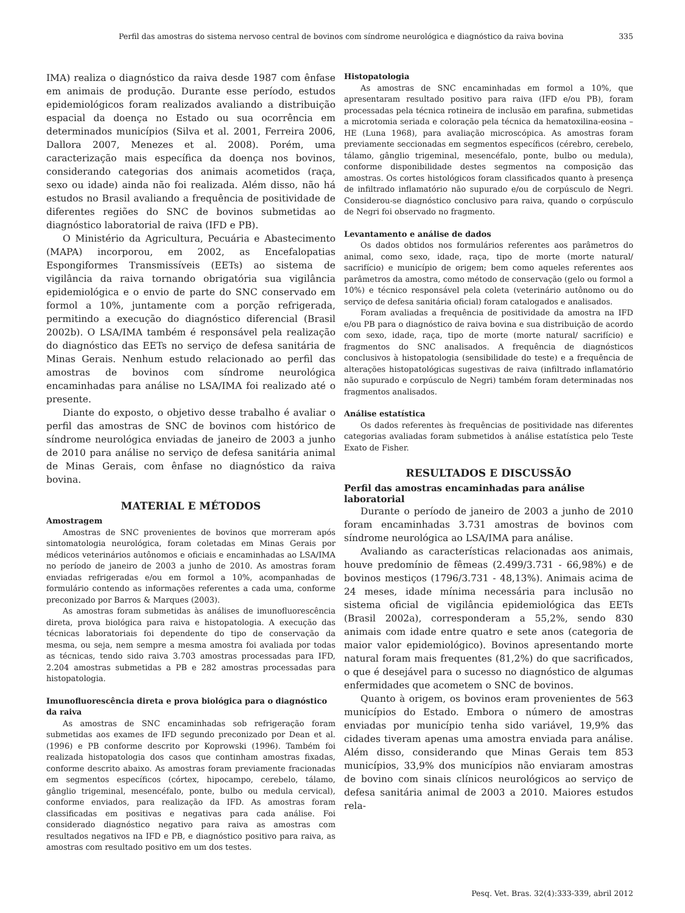Perfil das amostras do sistema nervoso central de bovinos com síndrome neurológica e diagnóstico da raiva bovina 335
IMA) realiza o diagnóstico da raiva desde 1987 com ênfase em animais de produção. Durante esse período, estudos epidemiológicos foram realizados avaliando a distribuição espacial da doença no Estado ou sua ocorrência em determinados municípios (Silva et al. 2001, Ferreira 2006, Dallora 2007, Menezes et al. 2008). Porém, uma caracterização mais específica da doença nos bovinos, considerando categorias dos animais acometidos (raça, sexo ou idade) ainda não foi realizada. Além disso, não há estudos no Brasil avaliando a frequência de positividade de diferentes regiões do SNC de bovinos submetidas ao diagnóstico laboratorial de raiva (IFD e PB).
O Ministério da Agricultura, Pecuária e Abastecimento (MAPA) incorporou, em 2002, as Encefalopatias Espongiformes Transmissíveis (EETs) ao sistema de vigilância da raiva tornando obrigatória sua vigilância epidemiológica e o envio de parte do SNC conservado em formol a 10%, juntamente com a porção refrigerada, permitindo a execução do diagnóstico diferencial (Brasil 2002b). O LSA/IMA também é responsável pela realização do diagnóstico das EETs no serviço de defesa sanitária de Minas Gerais. Nenhum estudo relacionado ao perfil das amostras de bovinos com síndrome neurológica encaminhadas para análise no LSA/IMA foi realizado até o presente.
Diante do exposto, o objetivo desse trabalho é avaliar o perfil das amostras de SNC de bovinos com histórico de síndrome neurológica enviadas de janeiro de 2003 a junho de 2010 para análise no serviço de defesa sanitária animal de Minas Gerais, com ênfase no diagnóstico da raiva bovina.
MATERIAL E MÉTODOS
Amostragem
Amostras de SNC provenientes de bovinos que morreram após sintomatologia neurológica, foram coletadas em Minas Gerais por médicos veterinários autônomos e oficiais e encaminhadas ao LSA/IMA no período de janeiro de 2003 a junho de 2010. As amostras foram enviadas refrigeradas e/ou em formol a 10%, acompanhadas de formulário contendo as informações referentes a cada uma, conforme preconizado por Barros & Marques (2003).
As amostras foram submetidas às análises de imunofluorescência direta, prova biológica para raiva e histopatologia. A execução das técnicas laboratoriais foi dependente do tipo de conservação da mesma, ou seja, nem sempre a mesma amostra foi avaliada por todas as técnicas, tendo sido raiva 3.703 amostras processadas para IFD, 2.204 amostras submetidas a PB e 282 amostras processadas para histopatologia.
Imunofluorescência direta e prova biológica para o diagnóstico da raiva
As amostras de SNC encaminhadas sob refrigeração foram submetidas aos exames de IFD segundo preconizado por Dean et al. (1996) e PB conforme descrito por Koprowski (1996). Também foi realizada histopatologia dos casos que continham amostras fixadas, conforme descrito abaixo. As amostras foram previamente fracionadas em segmentos específicos (córtex, hipocampo, cerebelo, tálamo, gânglio trigeminal, mesencéfalo, ponte, bulbo ou medula cervical), conforme enviados, para realização da IFD. As amostras foram classificadas em positivas e negativas para cada análise. Foi considerado diagnóstico negativo para raiva as amostras com resultados negativos na IFD e PB, e diagnóstico positivo para raiva, as amostras com resultado positivo em um dos testes.
Histopatologia
As amostras de SNC encaminhadas em formol a 10%, que apresentaram resultado positivo para raiva (IFD e/ou PB), foram processadas pela técnica rotineira de inclusão em parafina, submetidas a microtomia seriada e coloração pela técnica da hematoxilina-eosina – HE (Luna 1968), para avaliação microscópica. As amostras foram previamente seccionadas em segmentos específicos (cérebro, cerebelo, tálamo, gânglio trigeminal, mesencéfalo, ponte, bulbo ou medula), conforme disponibilidade destes segmentos na composição das amostras. Os cortes histológicos foram classificados quanto à presença de infiltrado inflamatório não supurado e/ou de corpúsculo de Negri. Considerou-se diagnóstico conclusivo para raiva, quando o corpúsculo de Negri foi observado no fragmento.
Levantamento e análise de dados
Os dados obtidos nos formulários referentes aos parâmetros do animal, como sexo, idade, raça, tipo de morte (morte natural/ sacrifício) e município de origem; bem como aqueles referentes aos parâmetros da amostra, como método de conservação (gelo ou formol a 10%) e técnico responsável pela coleta (veterinário autônomo ou do serviço de defesa sanitária oficial) foram catalogados e analisados.
Foram avaliadas a frequência de positividade da amostra na IFD e/ou PB para o diagnóstico de raiva bovina e sua distribuição de acordo com sexo, idade, raça, tipo de morte (morte natural/ sacrifício) e fragmentos do SNC analisados. A frequência de diagnósticos conclusivos à histopatologia (sensibilidade do teste) e a frequência de alterações histopatológicas sugestivas de raiva (infiltrado inflamatório não supurado e corpúsculo de Negri) também foram determinadas nos fragmentos analisados.
Análise estatística
Os dados referentes às frequências de positividade nas diferentes categorias avaliadas foram submetidos à análise estatística pelo Teste Exato de Fisher.
RESULTADOS E DISCUSSÃO
Perfil das amostras encaminhadas para análise laboratorial
Durante o período de janeiro de 2003 a junho de 2010 foram encaminhadas 3.731 amostras de bovinos com síndrome neurológica ao LSA/IMA para análise.
Avaliando as características relacionadas aos animais, houve predomínio de fêmeas (2.499/3.731 - 66,98%) e de bovinos mestiços (1796/3.731 - 48,13%). Animais acima de 24 meses, idade mínima necessária para inclusão no sistema oficial de vigilância epidemiológica das EETs (Brasil 2002a), corresponderam a 55,2%, sendo 830 animais com idade entre quatro e sete anos (categoria de maior valor epidemiológico). Bovinos apresentando morte natural foram mais frequentes (81,2%) do que sacrificados, o que é desejável para o sucesso no diagnóstico de algumas enfermidades que acometem o SNC de bovinos.
Quanto à origem, os bovinos eram provenientes de 563 municípios do Estado. Embora o número de amostras enviadas por município tenha sido variável, 19,9% das cidades tiveram apenas uma amostra enviada para análise. Além disso, considerando que Minas Gerais tem 853 municípios, 33,9% dos municípios não enviaram amostras de bovino com sinais clínicos neurológicos ao serviço de defesa sanitária animal de 2003 a 2010. Maiores estudos rela-
Pesq. Vet. Bras. 32(4):333-339, abril 2012